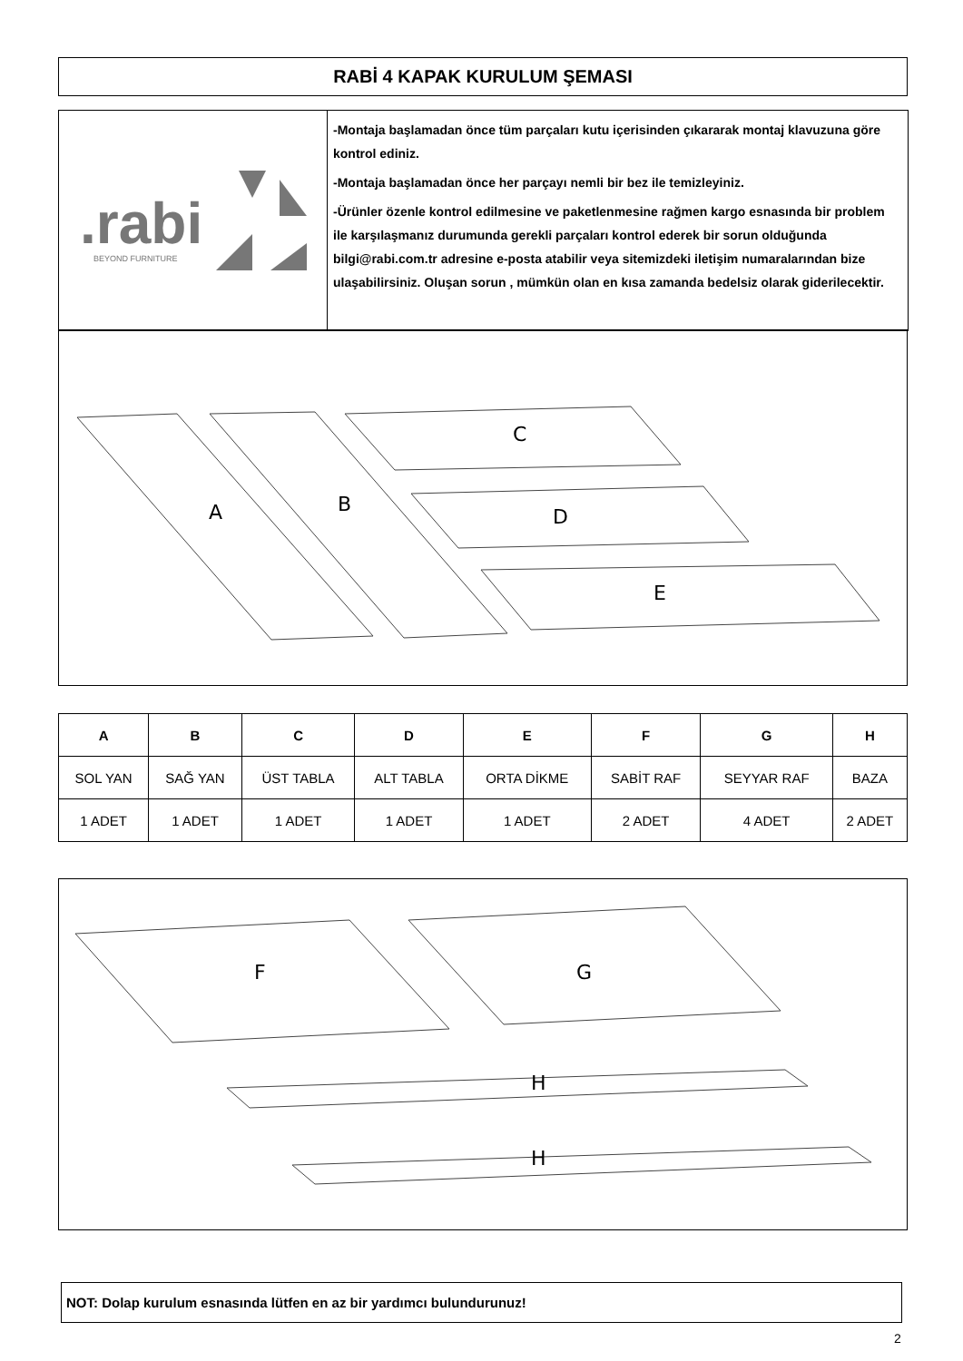RABİ 4 KAPAK KURULUM ŞEMASI
.rabi
BEYOND FURNITURE
-Montaja başlamadan önce tüm parçaları kutu içerisinden çıkararak montaj klavuzuna göre kontrol ediniz.
-Montaja başlamadan önce her parçayı nemli bir bez ile temizleyiniz.
-Ürünler özenle kontrol edilmesine ve paketlenmesine rağmen kargo esnasında bir problem ile karşılaşmanız durumunda gerekli parçaları kontrol ederek bir sorun olduğunda bilgi@rabi.com.tr adresine e-posta atabilir veya sitemizdeki iletişim numaralarından bize ulaşabilirsiniz. Oluşan sorun , mümkün olan en kısa zamanda bedelsiz olarak giderilecektir.
A
B
C
D
E
| A | B | C | D | E | F | G | H |
| --- | --- | --- | --- | --- | --- | --- | --- |
| SOL YAN | SAĞ YAN | ÜST TABLA | ALT TABLA | ORTA DİKME | SABİT RAF | SEYYAR RAF | BAZA |
| 1 ADET | 1 ADET | 1 ADET | 1 ADET | 1 ADET | 2 ADET | 4 ADET | 2 ADET |
F
G
H
H
NOT: Dolap kurulum esnasında lütfen en az bir yardımcı bulundurunuz!
2